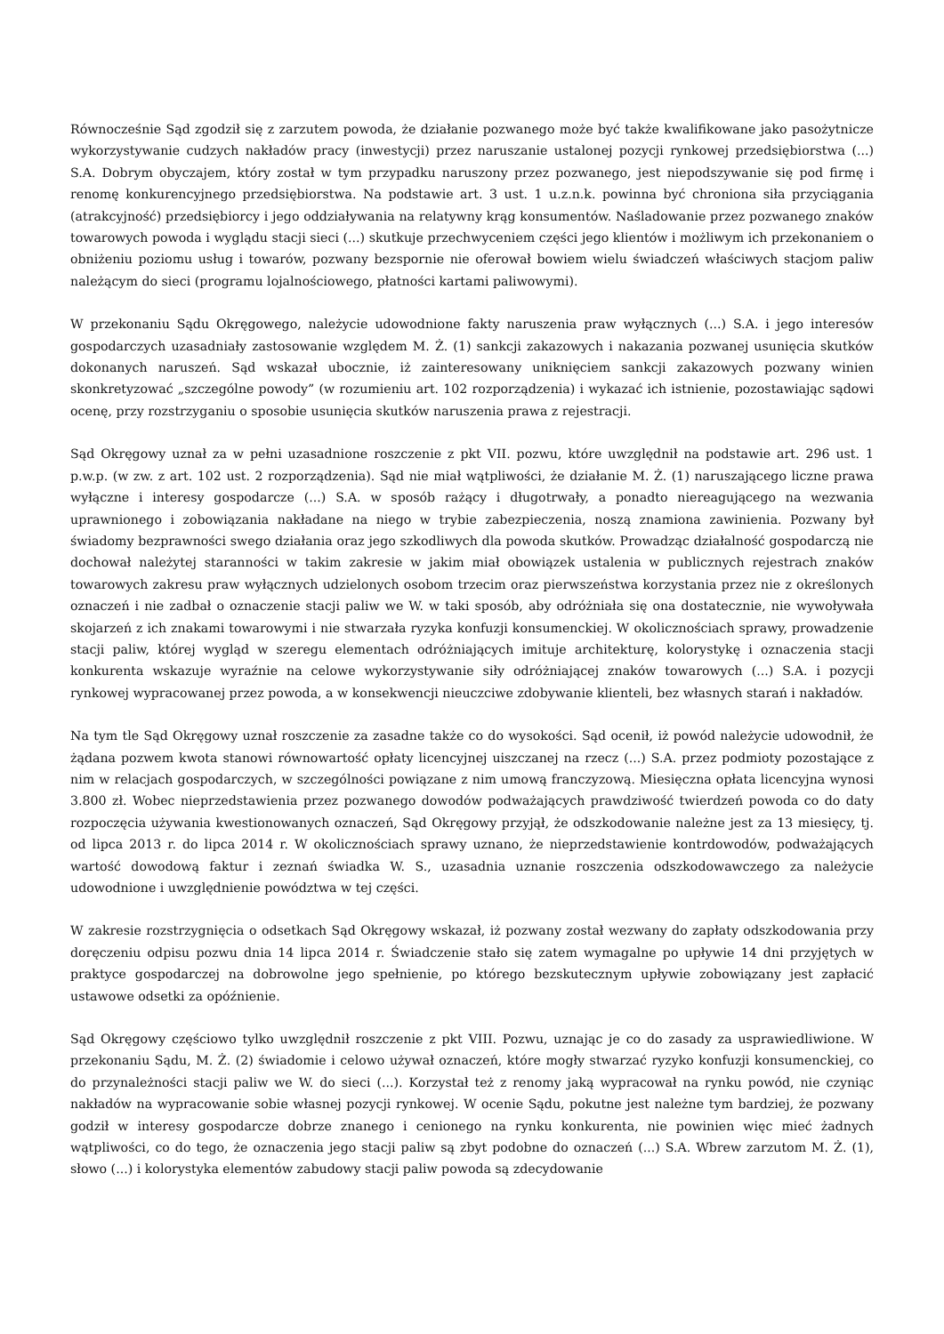Równocześnie Sąd zgodził się z zarzutem powoda, że działanie pozwanego może być także kwalifikowane jako pasożytnicze wykorzystywanie cudzych nakładów pracy (inwestycji) przez naruszanie ustalonej pozycji rynkowej przedsiębiorstwa (...) S.A. Dobrym obyczajem, który został w tym przypadku naruszony przez pozwanego, jest niepodszywanie się pod firmę i renomę konkurencyjnego przedsiębiorstwa. Na podstawie art. 3 ust. 1 u.z.n.k. powinna być chroniona siła przyciągania (atrakcyjność) przedsiębiorcy i jego oddziaływania na relatywny krąg konsumentów. Naśladowanie przez pozwanego znaków towarowych powoda i wyglądu stacji sieci (...) skutkuje przechwyceniem części jego klientów i możliwym ich przekonaniem o obniżeniu poziomu usług i towarów, pozwany bezspornie nie oferował bowiem wielu świadczeń właściwych stacjom paliw należącym do sieci (programu lojalnościowego, płatności kartami paliwowymi).
W przekonaniu Sądu Okręgowego, należycie udowodnione fakty naruszenia praw wyłącznych (...) S.A. i jego interesów gospodarczych uzasadniały zastosowanie względem M. Ż. (1) sankcji zakazowych i nakazania pozwanej usunięcia skutków dokonanych naruszeń. Sąd wskazał ubocznie, iż zainteresowany uniknięciem sankcji zakazowych pozwany winien skonkretyzować „szczególne powody” (w rozumieniu art. 102 rozporządzenia) i wykazać ich istnienie, pozostawiając sądowi ocenę, przy rozstrzyganiu o sposobie usunięcia skutków naruszenia prawa z rejestracji.
Sąd Okręgowy uznał za w pełni uzasadnione roszczenie z pkt VII. pozwu, które uwzględnił na podstawie art. 296 ust. 1 p.w.p. (w zw. z art. 102 ust. 2 rozporządzenia). Sąd nie miał wątpliwości, że działanie M. Ż. (1) naruszającego liczne prawa wyłączne i interesy gospodarcze (...) S.A. w sposób rażący i długotrwały, a ponadto niereagującego na wezwania uprawnionego i zobowiązania nakładane na niego w trybie zabezpieczenia, noszą znamiona zawinienia. Pozwany był świadomy bezprawności swego działania oraz jego szkodliwych dla powoda skutków. Prowadząc działalność gospodarczą nie dochował należytej staranności w takim zakresie w jakim miał obowiązek ustalenia w publicznych rejestrach znaków towarowych zakresu praw wyłącznych udzielonych osobom trzecim oraz pierwszeństwa korzystania przez nie z określonych oznaczeń i nie zadbał o oznaczenie stacji paliw we W. w taki sposób, aby odróżniała się ona dostatecznie, nie wywoływała skojarzeń z ich znakami towarowymi i nie stwarzała ryzyka konfuzji konsumenckiej. W okolicznościach sprawy, prowadzenie stacji paliw, której wygląd w szeregu elementach odróżniających imituje architekturę, kolorystykę i oznaczenia stacji konkurenta wskazuje wyraźnie na celowe wykorzystywanie siły odróżniającej znaków towarowych (...) S.A. i pozycji rynkowej wypracowanej przez powoda, a w konsekwencji nieuczciwe zdobywanie klienteli, bez własnych starań i nakładów.
Na tym tle Sąd Okręgowy uznał roszczenie za zasadne także co do wysokości. Sąd ocenił, iż powód należycie udowodnił, że żądana pozwem kwota stanowi równowartość opłaty licencyjnej uiszczanej na rzecz (...) S.A. przez podmioty pozostające z nim w relacjach gospodarczych, w szczególności powiązane z nim umową franczyzową. Miesięczna opłata licencyjna wynosi 3.800 zł. Wobec nieprzedstawienia przez pozwanego dowodów podważających prawdziwość twierdzeń powoda co do daty rozpoczęcia używania kwestionowanych oznaczeń, Sąd Okręgowy przyjął, że odszkodowanie należne jest za 13 miesięcy, tj. od lipca 2013 r. do lipca 2014 r. W okolicznościach sprawy uznano, że nieprzedstawienie kontrdowodów, podważających wartość dowodową faktur i zeznań świadka W. S., uzasadnia uznanie roszczenia odszkodowawczego za należycie udowodnione i uwzględnienie powództwa w tej części.
W zakresie rozstrzygnięcia o odsetkach Sąd Okręgowy wskazał, iż pozwany został wezwany do zapłaty odszkodowania przy doręczeniu odpisu pozwu dnia 14 lipca 2014 r. Świadczenie stało się zatem wymagalne po upływie 14 dni przyjętych w praktyce gospodarczej na dobrowolne jego spełnienie, po którego bezskutecznym upływie zobowiązany jest zapłacić ustawowe odsetki za opóźnienie.
Sąd Okręgowy częściowo tylko uwzględnił roszczenie z pkt VIII. Pozwu, uznając je co do zasady za usprawiedliwione. W przekonaniu Sądu, M. Ż. (2) świadomie i celowo używał oznaczeń, które mogły stwarzać ryzyko konfuzji konsumenckiej, co do przynależności stacji paliw we W. do sieci (...). Korzystał też z renomy jaką wypracował na rynku powód, nie czyniąc nakładów na wypracowanie sobie własnej pozycji rynkowej. W ocenie Sądu, pokutne jest należne tym bardziej, że pozwany godził w interesy gospodarcze dobrze znanego i cenionego na rynku konkurenta, nie powinien więc mieć żadnych wątpliwości, co do tego, że oznaczenia jego stacji paliw są zbyt podobne do oznaczeń (...) S.A. Wbrew zarzutom M. Ż. (1), słowo (...) i kolorystyka elementów zabudowy stacji paliw powoda są zdecydowanie